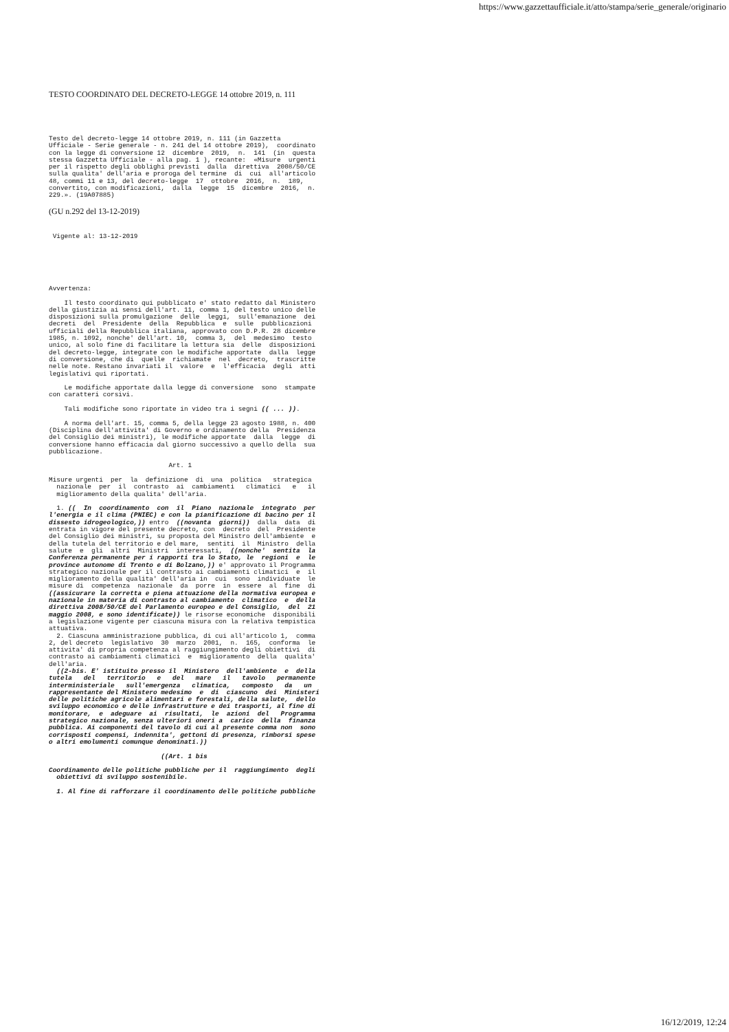https://www.gazzettaufficiale.it/atto/stampa/serie_generale/originario
TESTO COORDINATO DEL DECRETO-LEGGE 14 ottobre 2019, n. 111
Testo del decreto-legge 14 ottobre 2019, n. 111 (in Gazzetta
Ufficiale - Serie generale - n. 241 del 14 ottobre 2019),  coordinato
con la legge di conversione 12  dicembre  2019,  n.  141  (in  questa
stessa Gazzetta Ufficiale - alla pag. 1 ), recante:  «Misure  urgenti
per il rispetto degli obblighi previsti  dalla  direttiva  2008/50/CE
sulla qualita' dell'aria e proroga del termine  di  cui  all'articolo
48, commi 11 e 13, del decreto-legge  17  ottobre  2016,  n.  189,
convertito, con modificazioni,  dalla  legge  15  dicembre  2016,  n.
229.». (19A07885)
(GU n.292 del 13-12-2019)
 Vigente al: 13-12-2019
Avvertenza:

    Il testo coordinato qui pubblicato e' stato redatto dal Ministero
della giustizia ai sensi dell'art. 11, comma 1, del testo unico delle
disposizioni sulla promulgazione  delle  leggi,  sull'emanazione  dei
decreti  del  Presidente  della  Repubblica  e  sulle  pubblicazioni
ufficiali della Repubblica italiana, approvato con D.P.R. 28 dicembre
1985, n. 1092, nonche' dell'art. 10,  comma 3,  del  medesimo  testo
unico, al solo fine di facilitare la lettura sia  delle  disposizioni
del decreto-legge, integrate con le modifiche apportate  dalla  legge
di conversione, che di  quelle  richiamate  nel  decreto,  trascritte
nelle note. Restano invariati il  valore  e  l'efficacia  degli  atti
legislativi qui riportati.

    Le modifiche apportate dalla legge di conversione  sono  stampate
con caratteri corsivi.

    Tali modifiche sono riportate in video tra i segni (( ... )).

    A norma dell'art. 15, comma 5, della legge 23 agosto 1988, n. 400
(Disciplina dell'attivita' di Governo e ordinamento della  Presidenza
del Consiglio dei ministri), le modifiche apportate  dalla  legge  di
conversione hanno efficacia dal giorno successivo a quello della  sua
pubblicazione.

                               Art. 1

Misure urgenti  per  la  definizione  di  una  politica   strategica
  nazionale  per  il  contrasto  ai  cambiamenti   climatici   e   il
  miglioramento della qualita' dell'aria.

  1. ((  In  coordinamento  con  il  Piano  nazionale  integrato  per
l'energia e il clima (PNIEC) e con la pianificazione di bacino per il
dissesto idrogeologico,)) entro  ((novanta  giorni))  dalla  data  di
entrata in vigore del presente decreto, con  decreto  del  Presidente
del Consiglio dei ministri, su proposta del Ministro dell'ambiente  e
della tutela del territorio e del mare,  sentiti  il  Ministro  della
salute  e  gli  altri  Ministri  interessati,  ((nonche'  sentita  la
Conferenza permanente per i rapporti tra lo Stato, le  regioni  e  le
province autonome di Trento e di Bolzano,)) e' approvato il Programma
strategico nazionale per il contrasto ai cambiamenti climatici  e  il
miglioramento della qualita' dell'aria in  cui  sono  individuate  le
misure di  competenza  nazionale  da  porre  in  essere  al  fine  di
((assicurare la corretta e piena attuazione della normativa europea e
nazionale in materia di contrasto al cambiamento  climatico  e  della
direttiva 2008/50/CE del Parlamento europeo e del Consiglio,  del  21
maggio 2008, e sono identificate)) le risorse economiche  disponibili
a legislazione vigente per ciascuna misura con la relativa tempistica
attuativa.
  2. Ciascuna amministrazione pubblica, di cui all'articolo 1,  comma
2, del decreto  legislativo  30  marzo  2001,  n.  165,  conforma  le
attivita' di propria competenza al raggiungimento degli obiettivi  di
contrasto ai cambiamenti climatici  e  miglioramento  della  qualita'
dell'aria.
  ((2-bis. E' istituito presso il  Ministero  dell'ambiente  e  della
tutela   del   territorio   e   del   mare   il   tavolo   permanente
interministeriale   sull'emergenza   climatica,   composto   da   un
rappresentante del Ministero medesimo  e  di  ciascuno  dei  Ministeri
delle politiche agricole alimentari e forestali, della salute,  dello
sviluppo economico e delle infrastrutture e dei trasporti, al fine di
monitorare,  e  adeguare  ai  risultati,  le  azioni  del   Programma
strategico nazionale, senza ulteriori oneri a  carico  della  finanza
pubblica. Ai componenti del tavolo di cui al presente comma non  sono
corrisposti compensi, indennita', gettoni di presenza, rimborsi spese
o altri emolumenti comunque denominati.))

                             ((Art. 1 bis

Coordinamento delle politiche pubbliche per il  raggiungimento  degli
  obiettivi di sviluppo sostenibile.

  1. Al fine di rafforzare il coordinamento delle politiche pubbliche
16/12/2019, 12:24